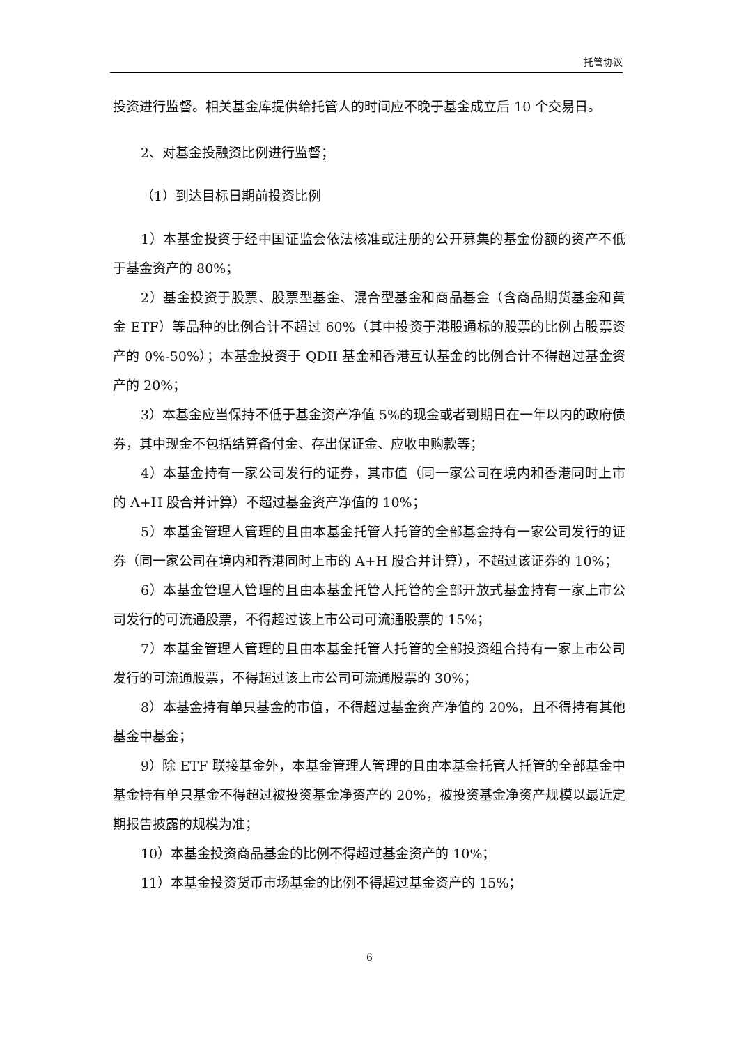托管协议
投资进行监督。相关基金库提供给托管人的时间应不晚于基金成立后 10 个交易日。
2、对基金投融资比例进行监督；
（1）到达目标日期前投资比例
1）本基金投资于经中国证监会依法核准或注册的公开募集的基金份额的资产不低于基金资产的 80%；
2）基金投资于股票、股票型基金、混合型基金和商品基金（含商品期货基金和黄金 ETF）等品种的比例合计不超过 60%（其中投资于港股通标的股票的比例占股票资产的 0%-50%）；本基金投资于 QDII 基金和香港互认基金的比例合计不得超过基金资产的 20%；
3）本基金应当保持不低于基金资产净值 5%的现金或者到期日在一年以内的政府债券，其中现金不包括结算备付金、存出保证金、应收申购款等；
4）本基金持有一家公司发行的证券，其市值（同一家公司在境内和香港同时上市的 A+H 股合并计算）不超过基金资产净值的 10%；
5）本基金管理人管理的且由本基金托管人托管的全部基金持有一家公司发行的证券（同一家公司在境内和香港同时上市的 A+H 股合并计算），不超过该证券的 10%；
6）本基金管理人管理的且由本基金托管人托管的全部开放式基金持有一家上市公司发行的可流通股票，不得超过该上市公司可流通股票的 15%；
7）本基金管理人管理的且由本基金托管人托管的全部投资组合持有一家上市公司发行的可流通股票，不得超过该上市公司可流通股票的 30%；
8）本基金持有单只基金的市值，不得超过基金资产净值的 20%，且不得持有其他基金中基金；
9）除 ETF 联接基金外，本基金管理人管理的且由本基金托管人托管的全部基金中基金持有单只基金不得超过被投资基金净资产的 20%，被投资基金净资产规模以最近定期报告披露的规模为准；
10）本基金投资商品基金的比例不得超过基金资产的 10%；
11）本基金投资货币市场基金的比例不得超过基金资产的 15%；
6